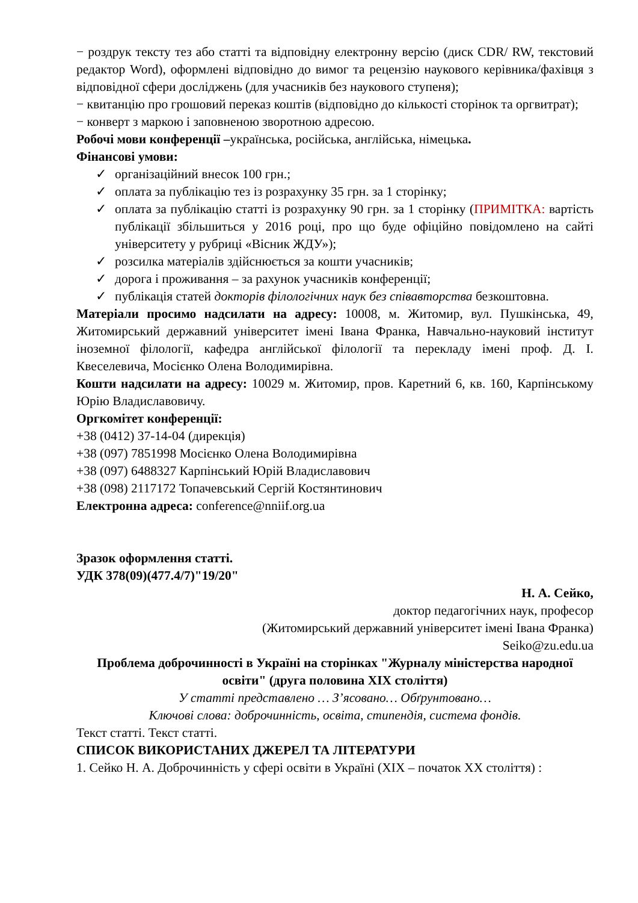− роздрук тексту тез або статті та відповідну електронну версію (диск CDR/ RW, текстовий редактор Word), оформлені відповідно до вимог та рецензію наукового керівника/фахівця з відповідної сфери досліджень (для учасників без наукового ступеня);
− квитанцію про грошовий переказ коштів (відповідно до кількості сторінок та оргвитрат);
− конверт з маркою і заповненою зворотною адресою.
Робочі мови конференції –українська, російська, англійська, німецька.
Фінансові умови:
✓ організаційний внесок 100 грн.;
✓ оплата за публікацію тез із розрахунку 35 грн. за 1 сторінку;
✓ оплата за публікацію статті із розрахунку 90 грн. за 1 сторінку (ПРИМІТКА: вартість публікації збільшиться у 2016 році, про що буде офіційно повідомлено на сайті університету у рубриці «Вісник ЖДУ»);
✓ розсилка матеріалів здійснюється за кошти учасників;
✓ дорога і проживання – за рахунок учасників конференції;
✓ публікація статей докторів філологічних наук без співавторства безкоштовна.
Матеріали просимо надсилати на адресу: 10008, м. Житомир, вул. Пушкінська, 49, Житомирський державний університет імені Івана Франка, Навчально-науковий інститут іноземної філології, кафедра англійської філології та перекладу імені проф. Д. І. Квеселевича, Мосієнко Олена Володимирівна.
Кошти надсилати на адресу: 10029 м. Житомир, пров. Каретний 6, кв. 160, Карпінському Юрію Владиславовичу.
Оргкомітет конференції:
+38 (0412) 37-14-04 (дирекція)
+38 (097) 7851998 Мосієнко Олена Володимирівна
+38 (097) 6488327 Карпінський Юрій Владиславович
+38 (098) 2117172 Топачевський Сергій Костянтинович
Електронна адреса: conference@nniif.org.ua
Зразок оформлення статті.
УДК 378(09)(477.4/7)"19/20"
Н. А. Сейко,
доктор педагогічних наук, професор
(Житомирський державний університет імені Івана Франка)
Seiko@zu.edu.ua
Проблема доброчинності в Україні на сторінках "Журналу міністерства народної освіти" (друга половина ХІХ століття)
У статті представлено … З’ясовано… Обґрунтовано…
Ключові слова: доброчинність, освіта, стипендія, система фондів.
Текст статті. Текст статті.
СПИСОК ВИКОРИСТАНИХ ДЖЕРЕЛ ТА ЛІТЕРАТУРИ
1. Сейко Н. А. Доброчинність у сфері освіти в Україні (ХІХ – початок ХХ століття) :